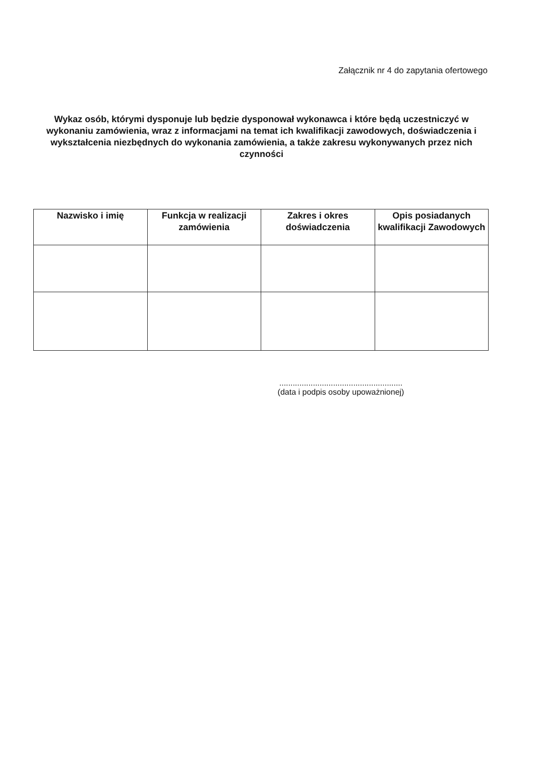Załącznik nr 4 do zapytania ofertowego
Wykaz osób, którymi dysponuje lub będzie dysponował wykonawca i które będą uczestniczyć w wykonaniu zamówienia, wraz z informacjami na temat ich kwalifikacji zawodowych, doświadczenia i wykształcenia niezbędnych do wykonania zamówienia, a także zakresu wykonywanych przez nich czynności
| Nazwisko i imię | Funkcja w realizacji zamówienia | Zakres i okres doświadczenia | Opis posiadanych kwalifikacji Zawodowych |
| --- | --- | --- | --- |
.......................................................
(data i podpis osoby upoważnionej)